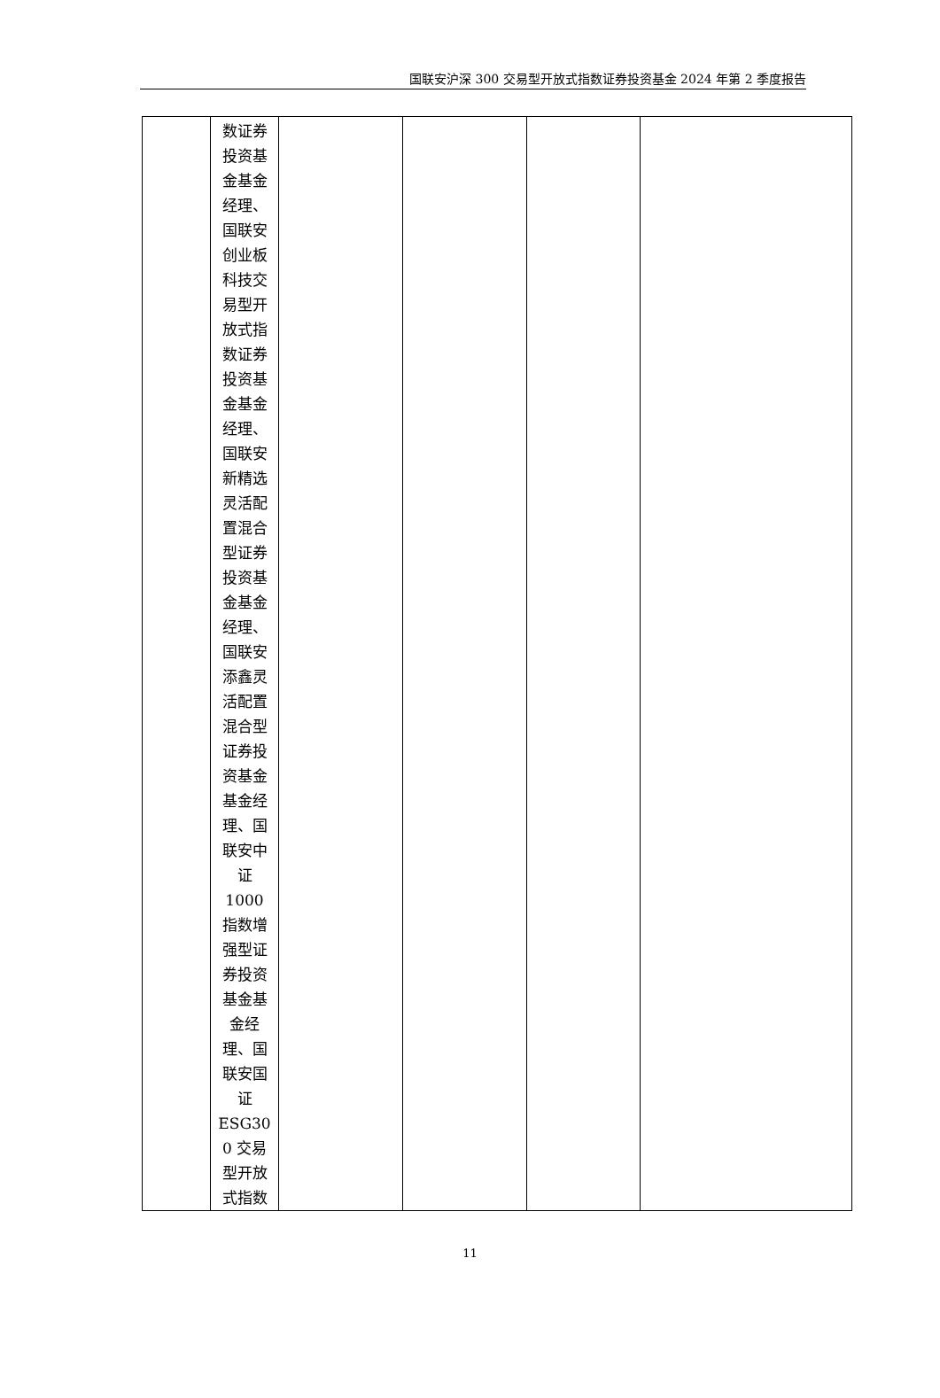国联安沪深 300 交易型开放式指数证券投资基金 2024 年第 2 季度报告
| | 数证券 投资基 金基金 经理、 国联安 创业板 科技交 易型开 放式指 数证券 投资基 金基金 经理、 国联安 新精选 灵活配 置混合 型证券 投资基 金基金 经理、 国联安 添鑫灵 活配置 混合型 证券投 资基金 基金经 理、国 联安中 证 1000 指数增 强型证 券投资 基金基 金经 理、国 联安国 证 ESG30 0 交易 型开放 式指数 | | | | |
11